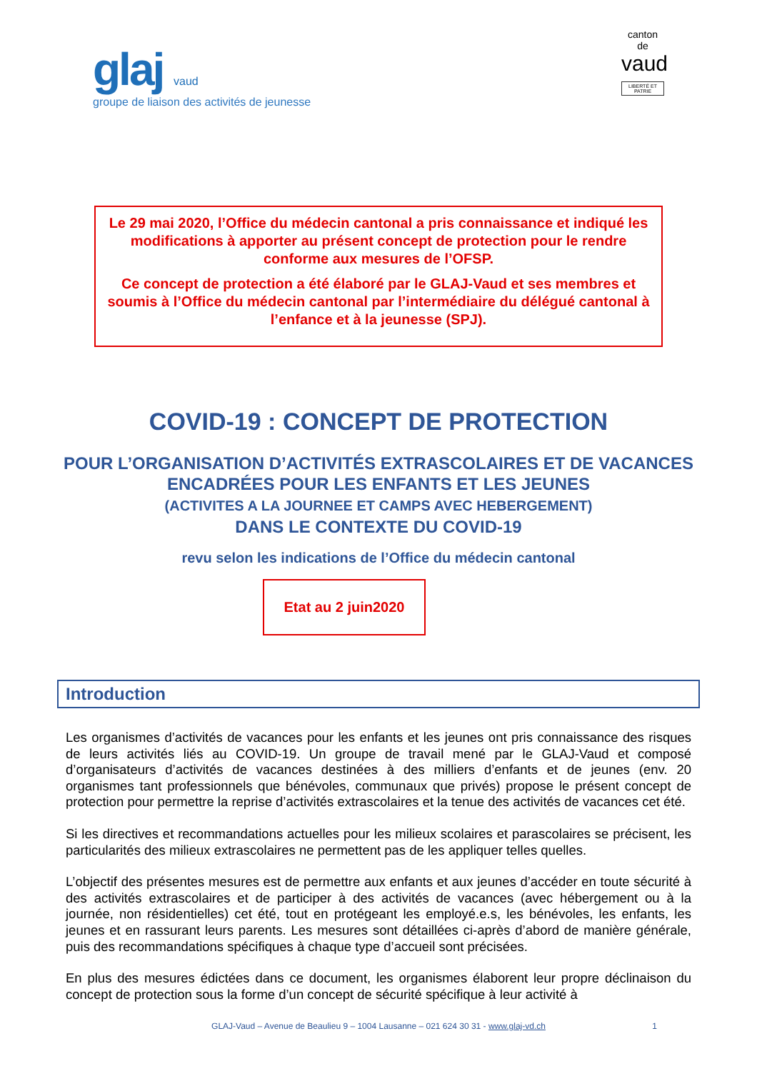glaj vaud
groupe de liaison des activités de jeunesse
canton de
vaud
LIBERTÉ ET PATRIE
Le 29 mai 2020, l’Office du médecin cantonal a pris connaissance et indiqué les modifications à apporter au présent concept de protection pour le rendre conforme aux mesures de l’OFSP.
Ce concept de protection a été élaboré par le GLAJ-Vaud et ses membres et soumis à l’Office du médecin cantonal par l’intermédiaire du délégué cantonal à l’enfance et à la jeunesse (SPJ).
COVID-19 : CONCEPT DE PROTECTION
POUR L’ORGANISATION D’ACTIVITÉS EXTRASCOLAIRES ET DE VACANCES ENCADRÉES POUR LES ENFANTS ET LES JEUNES
(ACTIVITES A LA JOURNEE ET CAMPS AVEC HEBERGEMENT)
DANS LE CONTEXTE DU COVID-19
revu selon les indications de l’Office du médecin cantonal
Etat au 2 juin2020
Introduction
Les organismes d’activités de vacances pour les enfants et les jeunes ont pris connaissance des risques de leurs activités liés au COVID-19. Un groupe de travail mené par le GLAJ-Vaud et composé d’organisateurs d’activités de vacances destinées à des milliers d’enfants et de jeunes (env. 20 organismes tant professionnels que bénévoles, communaux que privés) propose le présent concept de protection pour permettre la reprise d’activités extrascolaires et la tenue des activités de vacances cet été.
Si les directives et recommandations actuelles pour les milieux scolaires et parascolaires se précisent, les particularités des milieux extrascolaires ne permettent pas de les appliquer telles quelles.
L’objectif des présentes mesures est de permettre aux enfants et aux jeunes d’accéder en toute sécurité à des activités extrascolaires et de participer à des activités de vacances (avec hébergement ou à la journée, non résidentielles) cet été, tout en protégeant les employé.e.s, les bénévoles, les enfants, les jeunes et en rassurant leurs parents. Les mesures sont détaillées ci-après d’abord de manière générale, puis des recommandations spécifiques à chaque type d’accueil sont précisées.
En plus des mesures édictées dans ce document, les organismes élaborent leur propre déclinaison du concept de protection sous la forme d’un concept de sécurité spécifique à leur activité à
GLAJ-Vaud – Avenue de Beaulieu 9 – 1004 Lausanne – 021 624 30 31 - www.glaj-vd.ch 1